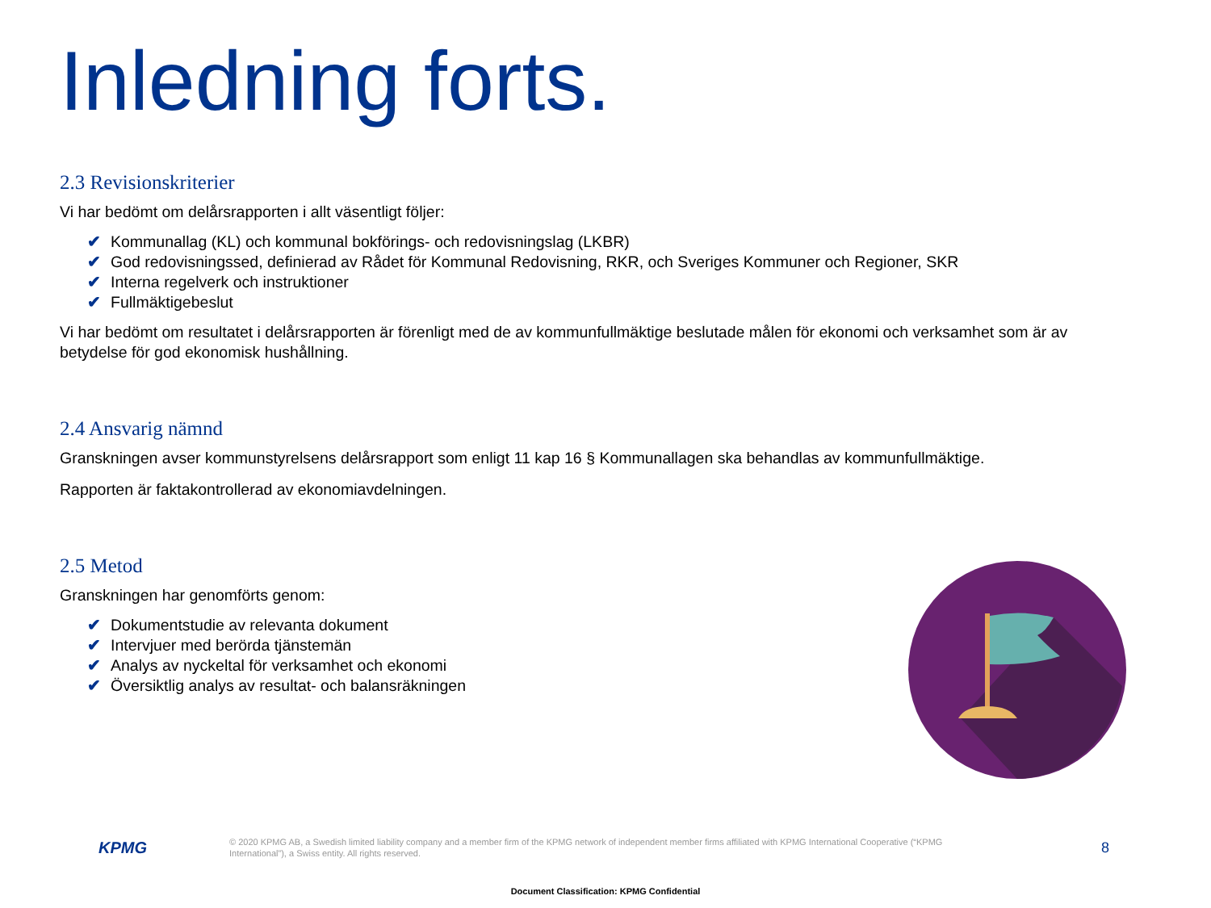Inledning forts.
2.3 Revisionskriterier
Vi har bedömt om delårsrapporten i allt väsentligt följer:
✔ Kommunallag (KL) och kommunal bokförings- och redovisningslag (LKBR)
✔ God redovisningssed, definierad av Rådet för Kommunal Redovisning, RKR, och Sveriges Kommuner och Regioner, SKR
✔ Interna regelverk och instruktioner
✔ Fullmäktigebeslut
Vi har bedömt om resultatet i delårsrapporten är förenligt med de av kommunfullmäktige beslutade målen för ekonomi och verksamhet som är av betydelse för god ekonomisk hushållning.
2.4 Ansvarig nämnd
Granskningen avser kommunstyrelsens delårsrapport som enligt 11 kap 16 § Kommunallagen ska behandlas av kommunfullmäktige.
Rapporten är faktakontrollerad av ekonomiavdelningen.
2.5 Metod
Granskningen har genomförts genom:
✔ Dokumentstudie av relevanta dokument
✔ Intervjuer med berörda tjänstemän
✔ Analys av nyckeltal för verksamhet och ekonomi
✔ Översiktlig analys av resultat- och balansräkningen
KPMG
© 2020 KPMG AB, a Swedish limited liability company and a member firm of the KPMG network of independent member firms affiliated with KPMG International Cooperative (“KPMG International”), a Swiss entity. All rights reserved.
8
Document Classification: KPMG Confidential